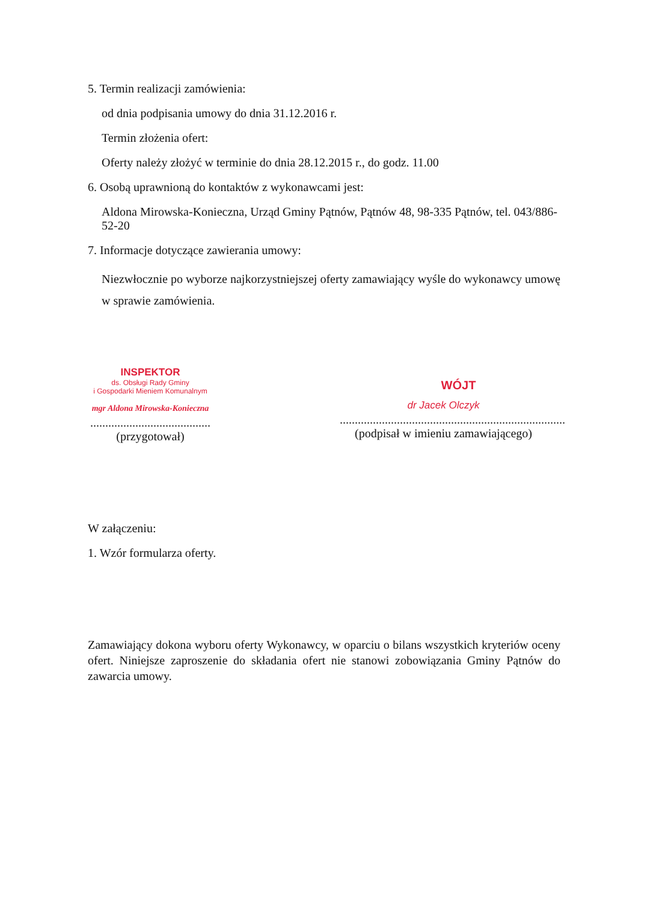5. Termin realizacji zamówienia:
od dnia podpisania umowy do dnia 31.12.2016 r.
Termin złożenia ofert:
Oferty należy złożyć w terminie do dnia 28.12.2015 r., do godz. 11.00
6. Osobą uprawnioną do kontaktów z wykonawcami jest:
Aldona Mirowska-Konieczna, Urząd Gminy Pątnów, Pątnów 48, 98-335 Pątnów, tel. 043/886-52-20
7. Informacje dotyczące zawierania umowy:
Niezwłocznie po wyborze najkorzystniejszej oferty zamawiający wyśle do wykonawcy umowę w sprawie zamówienia.
INSPEKTOR
ds. Obsługi Rady Gminy
i Gospodarki Mieniem Komunalnym
mgr Aldona Mirowska-Konieczna
........................................
(przygotował)
WÓJT
dr Jacek Olczyk
...........................................................................
(podpisał w imieniu zamawiającego)
W załączeniu:
1. Wzór formularza oferty.
Zamawiający dokona wyboru oferty Wykonawcy, w oparciu o bilans wszystkich kryteriów oceny ofert. Niniejsze zaproszenie do składania ofert nie stanowi zobowiązania Gminy Pątnów do zawarcia umowy.